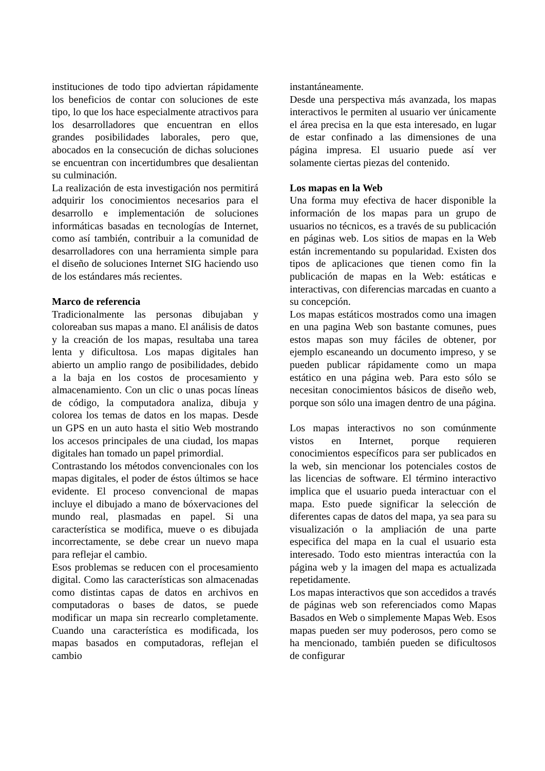instituciones de todo tipo adviertan rápidamente los beneficios de contar con soluciones de este tipo, lo que los hace especialmente atractivos para los desarrolladores que encuentran en ellos grandes posibilidades laborales, pero que, abocados en la consecución de dichas soluciones se encuentran con incertidumbres que desalientan su culminación.
La realización de esta investigación nos permitirá adquirir los conocimientos necesarios para el desarrollo e implementación de soluciones informáticas basadas en tecnologías de Internet, como así también, contribuir a la comunidad de desarrolladores con una herramienta simple para el diseño de soluciones Internet SIG haciendo uso de los estándares más recientes.
Marco de referencia
Tradicionalmente las personas dibujaban y coloreaban sus mapas a mano. El análisis de datos y la creación de los mapas, resultaba una tarea lenta y dificultosa. Los mapas digitales han abierto un amplio rango de posibilidades, debido a la baja en los costos de procesamiento y almacenamiento. Con un clic o unas pocas líneas de código, la computadora analiza, dibuja y colorea los temas de datos en los mapas. Desde un GPS en un auto hasta el sitio Web mostrando los accesos principales de una ciudad, los mapas digitales han tomado un papel primordial.
Contrastando los métodos convencionales con los mapas digitales, el poder de éstos últimos se hace evidente. El proceso convencional de mapas incluye el dibujado a mano de bóxervaciones del mundo real, plasmadas en papel. Si una característica se modifica, mueve o es dibujada incorrectamente, se debe crear un nuevo mapa para reflejar el cambio.
Esos problemas se reducen con el procesamiento digital. Como las características son almacenadas como distintas capas de datos en archivos en computadoras o bases de datos, se puede modificar un mapa sin recrearlo completamente. Cuando una característica es modificada, los mapas basados en computadoras, reflejan el cambio
instantáneamente.
Desde una perspectiva más avanzada, los mapas interactivos le permiten al usuario ver únicamente el área precisa en la que esta interesado, en lugar de estar confinado a las dimensiones de una página impresa. El usuario puede así ver solamente ciertas piezas del contenido.
Los mapas en la Web
Una forma muy efectiva de hacer disponible la información de los mapas para un grupo de usuarios no técnicos, es a través de su publicación en páginas web. Los sitios de mapas en la Web están incrementando su popularidad. Existen dos tipos de aplicaciones que tienen como fin la publicación de mapas en la Web: estáticas e interactivas, con diferencias marcadas en cuanto a su concepción.
Los mapas estáticos mostrados como una imagen en una pagina Web son bastante comunes, pues estos mapas son muy fáciles de obtener, por ejemplo escaneando un documento impreso, y se pueden publicar rápidamente como un mapa estático en una página web. Para esto sólo se necesitan conocimientos básicos de diseño web, porque son sólo una imagen dentro de una página.
Los mapas interactivos no son comúnmente vistos en Internet, porque requieren conocimientos específicos para ser publicados en la web, sin mencionar los potenciales costos de las licencias de software. El término interactivo implica que el usuario pueda interactuar con el mapa. Esto puede significar la selección de diferentes capas de datos del mapa, ya sea para su visualización o la ampliación de una parte especifica del mapa en la cual el usuario esta interesado. Todo esto mientras interactúa con la página web y la imagen del mapa es actualizada repetidamente.
Los mapas interactivos que son accedidos a través de páginas web son referenciados como Mapas Basados en Web o simplemente Mapas Web. Esos mapas pueden ser muy poderosos, pero como se ha mencionado, también pueden se dificultosos de configurar